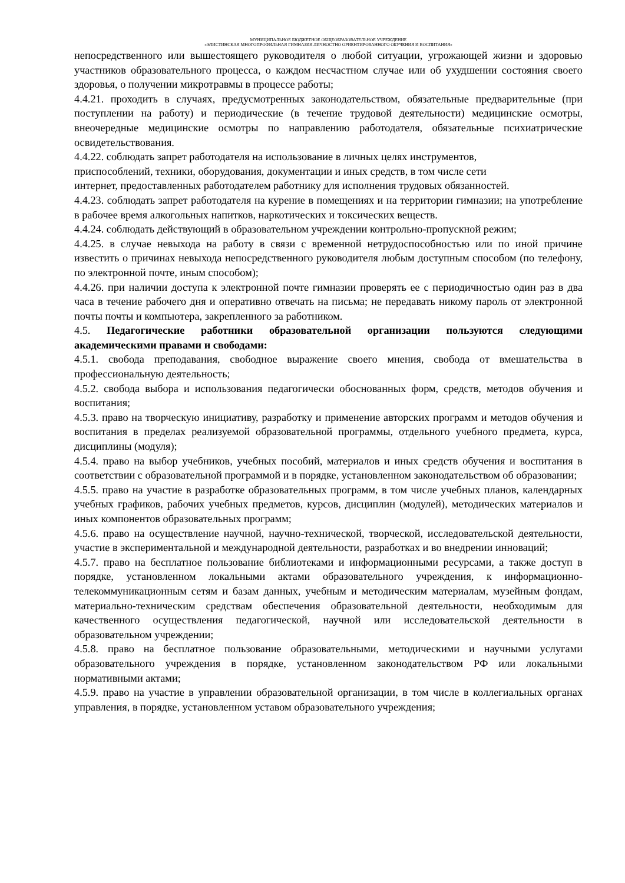МУНИЦИПАЛЬНОЕ БЮДЖЕТНОЕ ОБЩЕОБРАЗОВАТЕЛЬНОЕ УЧРЕЖДЕНИЕ
«ЭЛИСТИНСКАЯ МНОГОПРОФИЛЬНАЯ ГИМНАЗИЯ ЛИЧНОСТНО ОРИЕНТИРОВАННОГО ОБУЧЕНИЯ И ВОСПИТАНИЯ»
непосредственного или вышестоящего руководителя о любой ситуации, угрожающей жизни и здоровью участников образовательного процесса, о каждом несчастном случае или об ухудшении состояния своего здоровья, о получении микротравмы в процессе работы;
4.4.21. проходить в случаях, предусмотренных законодательством, обязательные предварительные (при поступлении на работу) и периодические (в течение трудовой деятельности) медицинские осмотры, внеочередные медицинские осмотры по направлению работодателя, обязательные психиатрические освидетельствования.
4.4.22. соблюдать запрет работодателя на использование в личных целях инструментов,
приспособлений, техники, оборудования, документации и иных средств, в том числе сети
интернет, предоставленных работодателем работнику для исполнения трудовых обязанностей.
4.4.23. соблюдать запрет работодателя на курение в помещениях и на территории гимназии; на употребление в рабочее время алкогольных напитков, наркотических и токсических веществ.
4.4.24. соблюдать действующий в образовательном учреждении контрольно-пропускной режим;
4.4.25. в случае невыхода на работу в связи с временной нетрудоспособностью или по иной причине известить о причинах невыхода непосредственного руководителя любым доступным способом (по телефону, по электронной почте, иным способом);
4.4.26. при наличии доступа к электронной почте гимназии проверять ее с периодичностью один раз в два часа в течение рабочего дня и оперативно отвечать на письма; не передавать никому пароль от электронной почты почты и компьютера, закрепленного за работником.
4.5. Педагогические работники образовательной организации пользуются следующими академическими правами и свободами:
4.5.1. свобода преподавания, свободное выражение своего мнения, свобода от вмешательства в профессиональную деятельность;
4.5.2. свобода выбора и использования педагогически обоснованных форм, средств, методов обучения и воспитания;
4.5.3. право на творческую инициативу, разработку и применение авторских программ и методов обучения и воспитания в пределах реализуемой образовательной программы, отдельного учебного предмета, курса, дисциплины (модуля);
4.5.4. право на выбор учебников, учебных пособий, материалов и иных средств обучения и воспитания в соответствии с образовательной программой и в порядке, установленном законодательством об образовании;
4.5.5. право на участие в разработке образовательных программ, в том числе учебных планов, календарных учебных графиков, рабочих учебных предметов, курсов, дисциплин (модулей), методических материалов и иных компонентов образовательных программ;
4.5.6. право на осуществление научной, научно-технической, творческой, исследовательской деятельности, участие в экспериментальной и международной деятельности, разработках и во внедрении инноваций;
4.5.7. право на бесплатное пользование библиотеками и информационными ресурсами, а также доступ в порядке, установленном локальными актами образовательного учреждения, к информационно-телекоммуникационным сетям и базам данных, учебным и методическим материалам, музейным фондам, материально-техническим средствам обеспечения образовательной деятельности, необходимым для качественного осуществления педагогической, научной или исследовательской деятельности в образовательном учреждении;
4.5.8. право на бесплатное пользование образовательными, методическими и научными услугами образовательного учреждения в порядке, установленном законодательством РФ или локальными нормативными актами;
4.5.9. право на участие в управлении образовательной организации, в том числе в коллегиальных органах управления, в порядке, установленном уставом образовательного учреждения;